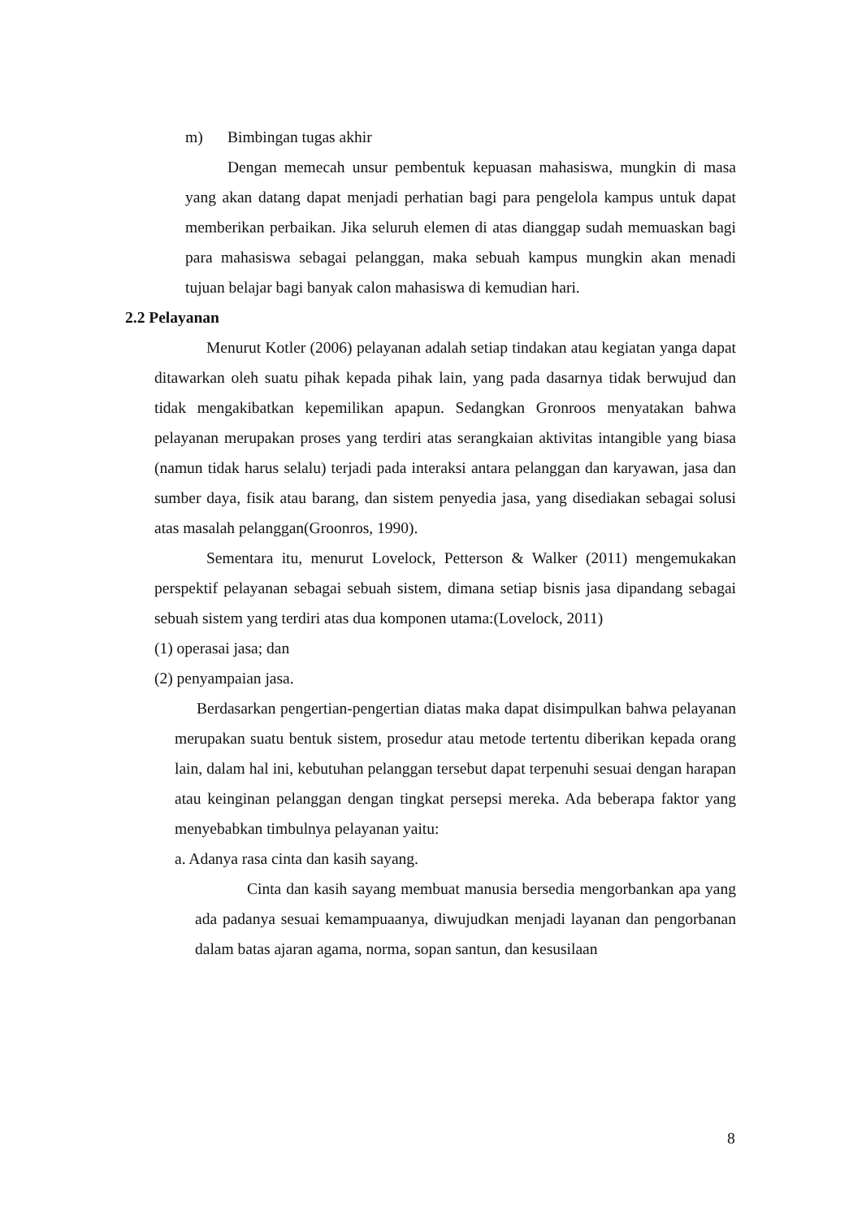m) Bimbingan tugas akhir
Dengan memecah unsur pembentuk kepuasan mahasiswa, mungkin di masa yang akan datang dapat menjadi perhatian bagi para pengelola kampus untuk dapat memberikan perbaikan. Jika seluruh elemen di atas dianggap sudah memuaskan bagi para mahasiswa sebagai pelanggan, maka sebuah kampus mungkin akan menadi tujuan belajar bagi banyak calon mahasiswa di kemudian hari.
2.2 Pelayanan
Menurut Kotler (2006) pelayanan adalah setiap tindakan atau kegiatan yanga dapat ditawarkan oleh suatu pihak kepada pihak lain, yang pada dasarnya tidak berwujud dan tidak mengakibatkan kepemilikan apapun. Sedangkan Gronroos menyatakan bahwa pelayanan merupakan proses yang terdiri atas serangkaian aktivitas intangible yang biasa (namun tidak harus selalu) terjadi pada interaksi antara pelanggan dan karyawan, jasa dan sumber daya, fisik atau barang, dan sistem penyedia jasa, yang disediakan sebagai solusi atas masalah pelanggan(Groonros, 1990).
Sementara itu, menurut Lovelock, Petterson & Walker (2011) mengemukakan perspektif pelayanan sebagai sebuah sistem, dimana setiap bisnis jasa dipandang sebagai sebuah sistem yang terdiri atas dua komponen utama:(Lovelock, 2011)
(1) operasai jasa; dan
(2) penyampaian jasa.
Berdasarkan pengertian-pengertian diatas maka dapat disimpulkan bahwa pelayanan merupakan suatu bentuk sistem, prosedur atau metode tertentu diberikan kepada orang lain, dalam hal ini, kebutuhan pelanggan tersebut dapat terpenuhi sesuai dengan harapan atau keinginan pelanggan dengan tingkat persepsi mereka. Ada beberapa faktor yang menyebabkan timbulnya pelayanan yaitu:
a. Adanya rasa cinta dan kasih sayang.
Cinta dan kasih sayang membuat manusia bersedia mengorbankan apa yang ada padanya sesuai kemampuaanya, diwujudkan menjadi layanan dan pengorbanan dalam batas ajaran agama, norma, sopan santun, dan kesusilaan
8